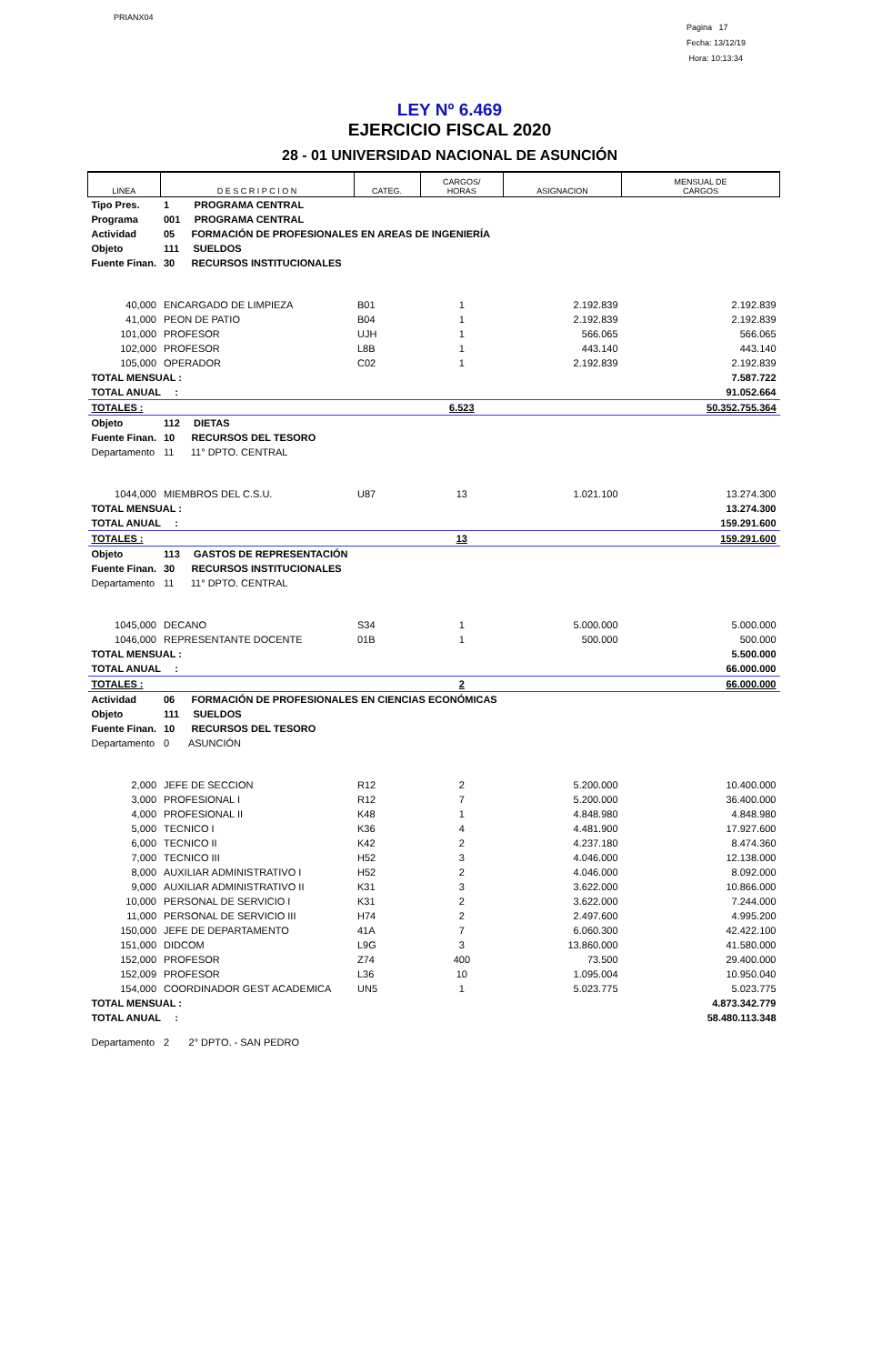PRIANX04
Pagina 17
Fecha: 13/12/19
Hora: 10:13:34
LEY Nº 6.469
EJERCICIO FISCAL 2020
28 - 01 UNIVERSIDAD NACIONAL DE ASUNCIÓN
| LINEA | D E S C R I P C I O N | CATEG. | CARGOS/ HORAS | ASIGNACION | MENSUAL DE CARGOS |
| --- | --- | --- | --- | --- | --- |
| Tipo Pres. | 1 PROGRAMA CENTRAL | | | | |
| Programa | 001 PROGRAMA CENTRAL | | | | |
| Actividad | 05 FORMACIÓN DE PROFESIONALES EN AREAS DE INGENIERÍA | | | | |
| Objeto | 111 SUELDOS | | | | |
| Fuente Finan. | 30 RECURSOS INSTITUCIONALES | | | | |
| 40,000 | ENCARGADO DE LIMPIEZA | B01 | 1 | 2.192.839 | 2.192.839 |
| 41,000 | PEON DE PATIO | B04 | 1 | 2.192.839 | 2.192.839 |
| 101,000 | PROFESOR | UJH | 1 | 566.065 | 566.065 |
| 102,000 | PROFESOR | L8B | 1 | 443.140 | 443.140 |
| 105,000 | OPERADOR | C02 | 1 | 2.192.839 | 2.192.839 |
| TOTAL MENSUAL : | | | | | 7.587.722 |
| TOTAL ANUAL : | | | | | 91.052.664 |
| TOTALES : | | | 6.523 | | 50.352.755.364 |
| Objeto | 112 DIETAS | | | | |
| Fuente Finan. | 10 RECURSOS DEL TESORO | | | | |
| Departamento | 11 11° DPTO. CENTRAL | | | | |
| 1044,000 | MIEMBROS DEL C.S.U. | U87 | 13 | 1.021.100 | 13.274.300 |
| TOTAL MENSUAL : | | | | | 13.274.300 |
| TOTAL ANUAL : | | | | | 159.291.600 |
| TOTALES : | | | 13 | | 159.291.600 |
| Objeto | 113 GASTOS DE REPRESENTACIÓN | | | | |
| Fuente Finan. | 30 RECURSOS INSTITUCIONALES | | | | |
| Departamento | 11 11° DPTO. CENTRAL | | | | |
| 1045,000 | DECANO | S34 | 1 | 5.000.000 | 5.000.000 |
| 1046,000 | REPRESENTANTE DOCENTE | 01B | 1 | 500.000 | 500.000 |
| TOTAL MENSUAL : | | | | | 5.500.000 |
| TOTAL ANUAL : | | | | | 66.000.000 |
| TOTALES : | | | 2 | | 66.000.000 |
| Actividad | 06 FORMACIÓN DE PROFESIONALES EN CIENCIAS ECONÓMICAS | | | | |
| Objeto | 111 SUELDOS | | | | |
| Fuente Finan. | 10 RECURSOS DEL TESORO | | | | |
| Departamento | 0 ASUNCIÓN | | | | |
| 2,000 | JEFE DE SECCION | R12 | 2 | 5.200.000 | 10.400.000 |
| 3,000 | PROFESIONAL I | R12 | 7 | 5.200.000 | 36.400.000 |
| 4,000 | PROFESIONAL II | K48 | 1 | 4.848.980 | 4.848.980 |
| 5,000 | TECNICO I | K36 | 4 | 4.481.900 | 17.927.600 |
| 6,000 | TECNICO II | K42 | 2 | 4.237.180 | 8.474.360 |
| 7,000 | TECNICO III | H52 | 3 | 4.046.000 | 12.138.000 |
| 8,000 | AUXILIAR ADMINISTRATIVO I | H52 | 2 | 4.046.000 | 8.092.000 |
| 9,000 | AUXILIAR ADMINISTRATIVO II | K31 | 3 | 3.622.000 | 10.866.000 |
| 10,000 | PERSONAL DE SERVICIO I | K31 | 2 | 3.622.000 | 7.244.000 |
| 11,000 | PERSONAL DE SERVICIO III | H74 | 2 | 2.497.600 | 4.995.200 |
| 150,000 | JEFE DE DEPARTAMENTO | 41A | 7 | 6.060.300 | 42.422.100 |
| 151,000 | DIDCOM | L9G | 3 | 13.860.000 | 41.580.000 |
| 152,000 | PROFESOR | Z74 | 400 | 73.500 | 29.400.000 |
| 152,009 | PROFESOR | L36 | 10 | 1.095.004 | 10.950.040 |
| 154,000 | COORDINADOR GEST ACADEMICA | UN5 | 1 | 5.023.775 | 5.023.775 |
| TOTAL MENSUAL : | | | | | 4.873.342.779 |
| TOTAL ANUAL : | | | | | 58.480.113.348 |
| Departamento | 2 2° DPTO. - SAN PEDRO | | | | |